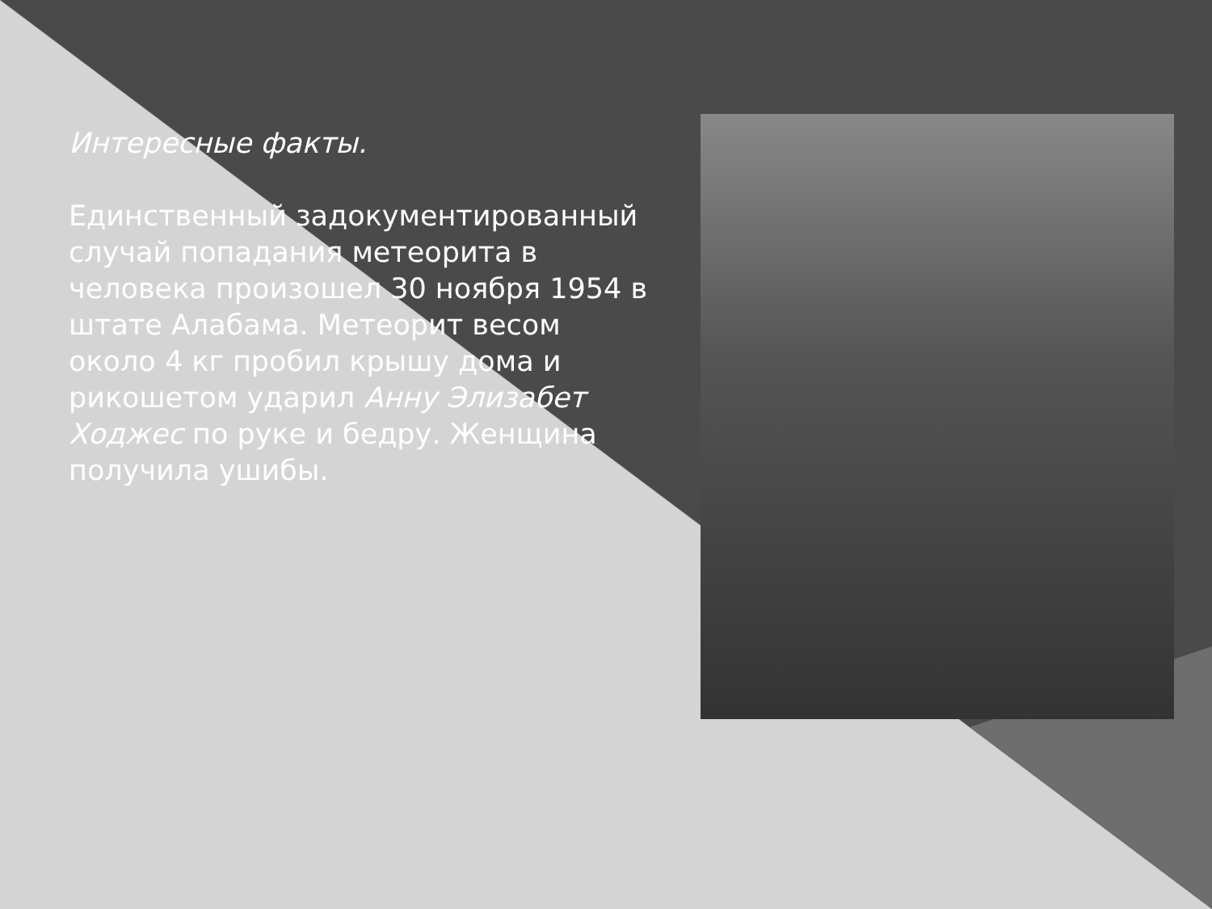Интересные факты.
Единственный задокументированный случай попадания метеорита в человека произошел 30 ноября 1954 в штате Алабама. Метеорит весом около 4 кг пробил крышу дома и рикошетом ударил Анну Элизабет Ходжес по руке и бедру. Женщина получила ушибы.